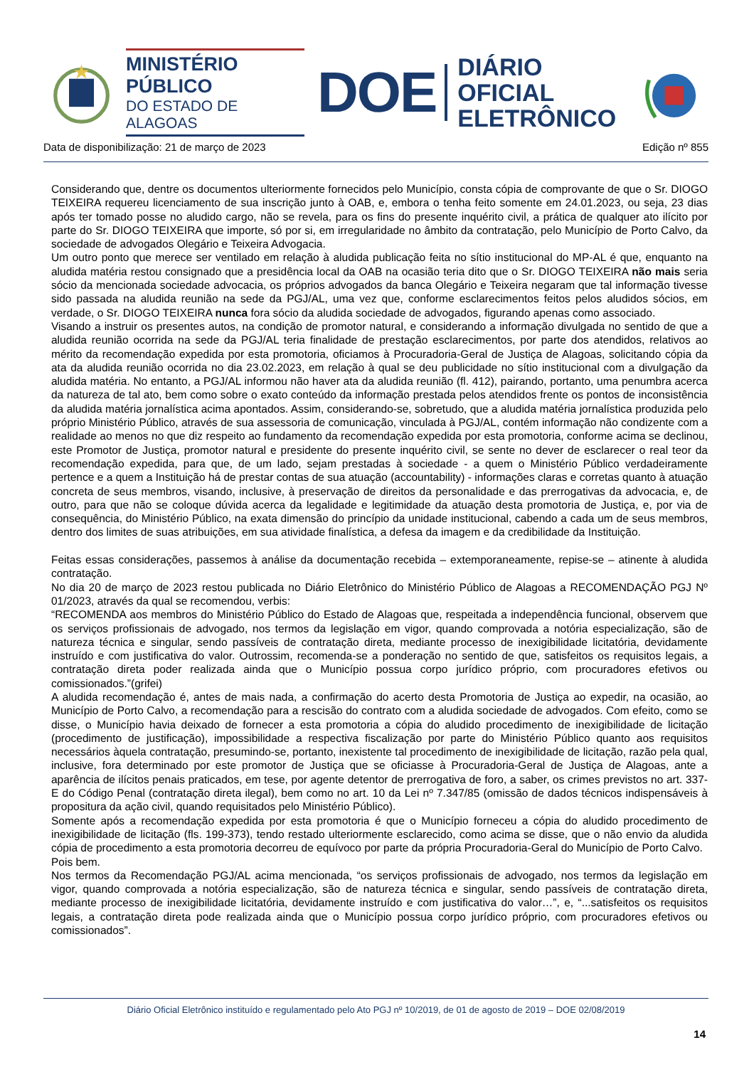MINISTÉRIO PÚBLICO
DO ESTADO DE ALAGOAS
DOE
DIÁRIO OFICIAL
ELETRÔNICO
Data de disponibilização: 21 de março de 2023 Edição nº 855
Considerando que, dentre os documentos ulteriormente fornecidos pelo Município, consta cópia de comprovante de que o Sr. DIOGO TEIXEIRA requereu licenciamento de sua inscrição junto à OAB, e, embora o tenha feito somente em 24.01.2023, ou seja, 23 dias após ter tomado posse no aludido cargo, não se revela, para os fins do presente inquérito civil, a prática de qualquer ato ilícito por parte do Sr. DIOGO TEIXEIRA que importe, só por si, em irregularidade no âmbito da contratação, pelo Município de Porto Calvo, da sociedade de advogados Olegário e Teixeira Advogacia.
Um outro ponto que merece ser ventilado em relação à aludida publicação feita no sítio institucional do MP-AL é que, enquanto na aludida matéria restou consignado que a presidência local da OAB na ocasião teria dito que o Sr. DIOGO TEIXEIRA não mais seria sócio da mencionada sociedade advocacia, os próprios advogados da banca Olegário e Teixeira negaram que tal informação tivesse sido passada na aludida reunião na sede da PGJ/AL, uma vez que, conforme esclarecimentos feitos pelos aludidos sócios, em verdade, o Sr. DIOGO TEIXEIRA nunca fora sócio da aludida sociedade de advogados, figurando apenas como associado.
Visando a instruir os presentes autos, na condição de promotor natural, e considerando a informação divulgada no sentido de que a aludida reunião ocorrida na sede da PGJ/AL teria finalidade de prestação esclarecimentos, por parte dos atendidos, relativos ao mérito da recomendação expedida por esta promotoria, oficiamos à Procuradoria-Geral de Justiça de Alagoas, solicitando cópia da ata da aludida reunião ocorrida no dia 23.02.2023, em relação à qual se deu publicidade no sítio institucional com a divulgação da aludida matéria. No entanto, a PGJ/AL informou não haver ata da aludida reunião (fl. 412), pairando, portanto, uma penumbra acerca da natureza de tal ato, bem como sobre o exato conteúdo da informação prestada pelos atendidos frente os pontos de inconsistência da aludida matéria jornalística acima apontados. Assim, considerando-se, sobretudo, que a aludida matéria jornalística produzida pelo próprio Ministério Público, através de sua assessoria de comunicação, vinculada à PGJ/AL, contém informação não condizente com a realidade ao menos no que diz respeito ao fundamento da recomendação expedida por esta promotoria, conforme acima se declinou, este Promotor de Justiça, promotor natural e presidente do presente inquérito civil, se sente no dever de esclarecer o real teor da recomendação expedida, para que, de um lado, sejam prestadas à sociedade - a quem o Ministério Público verdadeiramente pertence e a quem a Instituição há de prestar contas de sua atuação (accountability) - informações claras e corretas quanto à atuação concreta de seus membros, visando, inclusive, à preservação de direitos da personalidade e das prerrogativas da advocacia, e, de outro, para que não se coloque dúvida acerca da legalidade e legitimidade da atuação desta promotoria de Justiça, e, por via de consequência, do Ministério Público, na exata dimensão do princípio da unidade institucional, cabendo a cada um de seus membros, dentro dos limites de suas atribuições, em sua atividade finalística, a defesa da imagem e da credibilidade da Instituição.
Feitas essas considerações, passemos à análise da documentação recebida – extemporaneamente, repise-se – atinente à aludida contratação.
No dia 20 de março de 2023 restou publicada no Diário Eletrônico do Ministério Público de Alagoas a RECOMENDAÇÃO PGJ Nº 01/2023, através da qual se recomendou, verbis:
“RECOMENDA aos membros do Ministério Público do Estado de Alagoas que, respeitada a independência funcional, observem que os serviços profissionais de advogado, nos termos da legislação em vigor, quando comprovada a notória especialização, são de natureza técnica e singular, sendo passíveis de contratação direta, mediante processo de inexigibilidade licitatória, devidamente instruído e com justificativa do valor. Outrossim, recomenda-se a ponderação no sentido de que, satisfeitos os requisitos legais, a contratação direta poder realizada ainda que o Município possua corpo jurídico próprio, com procuradores efetivos ou comissionados.”(grifei)
A aludida recomendação é, antes de mais nada, a confirmação do acerto desta Promotoria de Justiça ao expedir, na ocasião, ao Município de Porto Calvo, a recomendação para a rescisão do contrato com a aludida sociedade de advogados. Com efeito, como se disse, o Município havia deixado de fornecer a esta promotoria a cópia do aludido procedimento de inexigibilidade de licitação (procedimento de justificação), impossibilidade a respectiva fiscalização por parte do Ministério Público quanto aos requisitos necessários àquela contratação, presumindo-se, portanto, inexistente tal procedimento de inexigibilidade de licitação, razão pela qual, inclusive, fora determinado por este promotor de Justiça que se oficiasse à Procuradoria-Geral de Justiça de Alagoas, ante a aparência de ilícitos penais praticados, em tese, por agente detentor de prerrogativa de foro, a saber, os crimes previstos no art. 337-E do Código Penal (contratação direta ilegal), bem como no art. 10 da Lei nº 7.347/85 (omissão de dados técnicos indispensáveis à propositura da ação civil, quando requisitados pelo Ministério Público).
Somente após a recomendação expedida por esta promotoria é que o Município forneceu a cópia do aludido procedimento de inexigibilidade de licitação (fls. 199-373), tendo restado ulteriormente esclarecido, como acima se disse, que o não envio da aludida cópia de procedimento a esta promotoria decorreu de equívoco por parte da própria Procuradoria-Geral do Município de Porto Calvo.
Pois bem.
Nos termos da Recomendação PGJ/AL acima mencionada, “os serviços profissionais de advogado, nos termos da legislação em vigor, quando comprovada a notória especialização, são de natureza técnica e singular, sendo passíveis de contratação direta, mediante processo de inexigibilidade licitatória, devidamente instruído e com justificativa do valor…”, e, “...satisfeitos os requisitos legais, a contratação direta pode realizada ainda que o Município possua corpo jurídico próprio, com procuradores efetivos ou comissionados”.
Diário Oficial Eletrônico instituído e regulamentado pelo Ato PGJ nº 10/2019, de 01 de agosto de 2019 – DOE 02/08/2019
14